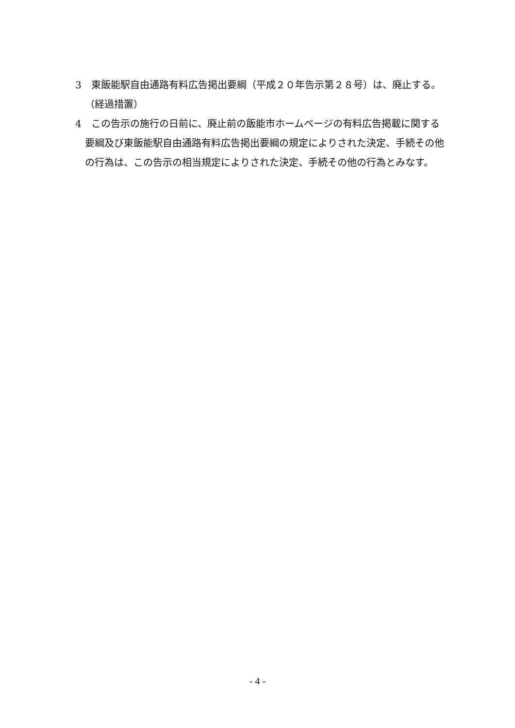3　東飯能駅自由通路有料広告掲出要綱（平成２０年告示第２８号）は、廃止する。
（経過措置）
4　この告示の施行の日前に、廃止前の飯能市ホームページの有料広告掲載に関する要綱及び東飯能駅自由通路有料広告掲出要綱の規定によりされた決定、手続その他の行為は、この告示の相当規定によりされた決定、手続その他の行為とみなす。
- 4 -